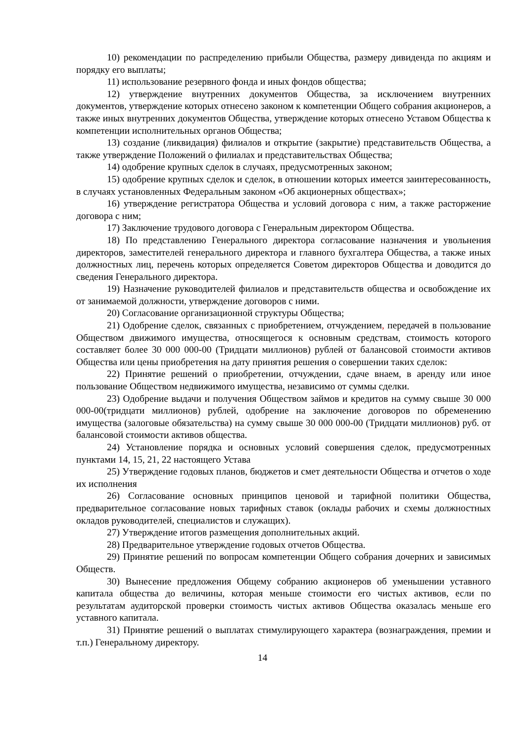10) рекомендации по распределению прибыли Общества, размеру дивиденда по акциям и порядку его выплаты;
11) использование резервного фонда и иных фондов общества;
12) утверждение внутренних документов Общества, за исключением внутренних документов, утверждение которых отнесено законом к компетенции Общего собрания акционеров, а также иных внутренних документов Общества, утверждение которых отнесено Уставом Общества к компетенции исполнительных органов Общества;
13) создание (ликвидация) филиалов и открытие (закрытие) представительств Общества, а также утверждение Положений о филиалах и представительствах Общества;
14) одобрение крупных сделок в случаях, предусмотренных законом;
15) одобрение крупных сделок и сделок, в отношении которых имеется заинтересованность, в случаях установленных Федеральным законом «Об акционерных обществах»;
16) утверждение регистратора Общества и условий договора с ним, а также расторжение договора с ним;
17) Заключение трудового договора с Генеральным директором Общества.
18) По представлению Генерального директора согласование назначения и увольнения директоров, заместителей генерального директора и главного бухгалтера Общества, а также иных должностных лиц, перечень которых определяется Советом директоров Общества и доводится до сведения Генерального директора.
19) Назначение руководителей филиалов и представительств общества и освобождение их от занимаемой должности, утверждение договоров с ними.
20) Согласование организационной структуры Общества;
21) Одобрение сделок, связанных с приобретением, отчуждением, передачей в пользование Обществом движимого имущества, относящегося к основным средствам, стоимость которого составляет более 30 000 000-00 (Тридцати миллионов) рублей от балансовой стоимости активов Общества или цены приобретения на дату принятия решения о совершении таких сделок:
22) Принятие решений о приобретении, отчуждении, сдаче внаем, в аренду или иное пользование Обществом недвижимого имущества, независимо от суммы сделки.
23) Одобрение выдачи и получения Обществом займов и кредитов на сумму свыше 30 000 000-00(тридцати миллионов) рублей, одобрение на заключение договоров по обременению имущества (залоговые обязательства) на сумму свыше 30 000 000-00 (Тридцати миллионов) руб. от балансовой стоимости активов общества.
24) Установление порядка и основных условий совершения сделок, предусмотренных пунктами 14, 15, 21, 22 настоящего Устава
25) Утверждение годовых планов, бюджетов и смет деятельности Общества и отчетов о ходе их исполнения
26) Согласование основных принципов ценовой и тарифной политики Общества, предварительное согласование новых тарифных ставок (оклады рабочих и схемы должностных окладов руководителей, специалистов и служащих).
27) Утверждение итогов размещения дополнительных акций.
28) Предварительное утверждение годовых отчетов Общества.
29) Принятие решений по вопросам компетенции Общего собрания дочерних и зависимых Обществ.
30) Вынесение предложения Общему собранию акционеров об уменьшении уставного капитала общества до величины, которая меньше стоимости его чистых активов, если по результатам аудиторской проверки стоимость чистых активов Общества оказалась меньше его уставного капитала.
31) Принятие решений о выплатах стимулирующего характера (вознаграждения, премии и т.п.) Генеральному директору.
14